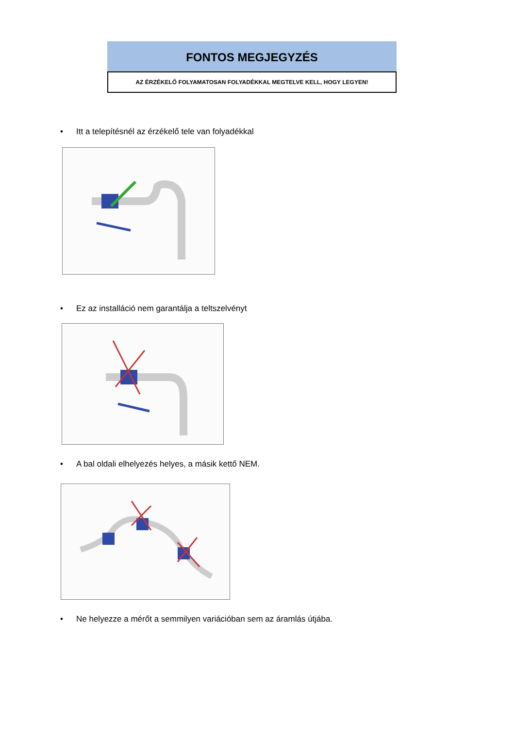FONTOS MEGJEGYZÉS
AZ ÉRZÉKELŐ FOLYAMATOSAN FOLYADÉKKAL MEGTELVE KELL, HOGY LEGYEN!
• Itt a telepítésnél az érzékelő tele van folyadékkal
• Ez az installáció nem garantálja a teltszelvényt
• A bal oldali elhelyezés helyes, a másik kettő NEM.
• Ne helyezze a mérőt a semmilyen variációban sem az áramlás útjába.